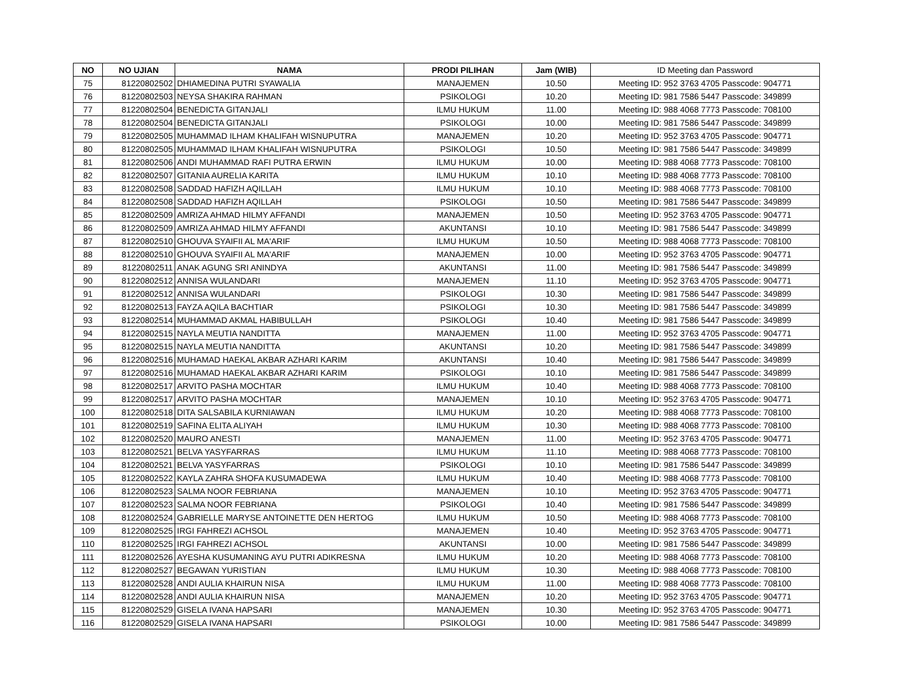| NO | NO UJIAN | NAMA | PRODI PILIHAN | Jam (WIB) | ID Meeting dan Password |
| --- | --- | --- | --- | --- | --- |
| 75 | 81220802502 | DHIAMEDINA PUTRI SYAWALIA | MANAJEMEN | 10.50 | Meeting ID: 952 3763 4705 Passcode: 904771 |
| 76 | 81220802503 | NEYSA SHAKIRA RAHMAN | PSIKOLOGI | 10.20 | Meeting ID: 981 7586 5447 Passcode: 349899 |
| 77 | 81220802504 | BENEDICTA GITANJALI | ILMU HUKUM | 11.00 | Meeting ID: 988 4068 7773 Passcode: 708100 |
| 78 | 81220802504 | BENEDICTA GITANJALI | PSIKOLOGI | 10.00 | Meeting ID: 981 7586 5447 Passcode: 349899 |
| 79 | 81220802505 | MUHAMMAD ILHAM KHALIFAH WISNUPUTRA | MANAJEMEN | 10.20 | Meeting ID: 952 3763 4705 Passcode: 904771 |
| 80 | 81220802505 | MUHAMMAD ILHAM KHALIFAH WISNUPUTRA | PSIKOLOGI | 10.50 | Meeting ID: 981 7586 5447 Passcode: 349899 |
| 81 | 81220802506 | ANDI MUHAMMAD RAFI PUTRA ERWIN | ILMU HUKUM | 10.00 | Meeting ID: 988 4068 7773 Passcode: 708100 |
| 82 | 81220802507 | GITANIA AURELIA KARITA | ILMU HUKUM | 10.10 | Meeting ID: 988 4068 7773 Passcode: 708100 |
| 83 | 81220802508 | SADDAD HAFIZH AQILLAH | ILMU HUKUM | 10.10 | Meeting ID: 988 4068 7773 Passcode: 708100 |
| 84 | 81220802508 | SADDAD HAFIZH AQILLAH | PSIKOLOGI | 10.50 | Meeting ID: 981 7586 5447 Passcode: 349899 |
| 85 | 81220802509 | AMRIZA AHMAD HILMY AFFANDI | MANAJEMEN | 10.50 | Meeting ID: 952 3763 4705 Passcode: 904771 |
| 86 | 81220802509 | AMRIZA AHMAD HILMY AFFANDI | AKUNTANSI | 10.10 | Meeting ID: 981 7586 5447 Passcode: 349899 |
| 87 | 81220802510 | GHOUVA SYAIFII AL MA'ARIF | ILMU HUKUM | 10.50 | Meeting ID: 988 4068 7773 Passcode: 708100 |
| 88 | 81220802510 | GHOUVA SYAIFII AL MA'ARIF | MANAJEMEN | 10.00 | Meeting ID: 952 3763 4705 Passcode: 904771 |
| 89 | 81220802511 | ANAK AGUNG SRI ANINDYA | AKUNTANSI | 11.00 | Meeting ID: 981 7586 5447 Passcode: 349899 |
| 90 | 81220802512 | ANNISA WULANDARI | MANAJEMEN | 11.10 | Meeting ID: 952 3763 4705 Passcode: 904771 |
| 91 | 81220802512 | ANNISA WULANDARI | PSIKOLOGI | 10.30 | Meeting ID: 981 7586 5447 Passcode: 349899 |
| 92 | 81220802513 | FAYZA AQILA BACHTIAR | PSIKOLOGI | 10.30 | Meeting ID: 981 7586 5447 Passcode: 349899 |
| 93 | 81220802514 | MUHAMMAD AKMAL HABIBULLAH | PSIKOLOGI | 10.40 | Meeting ID: 981 7586 5447 Passcode: 349899 |
| 94 | 81220802515 | NAYLA MEUTIA NANDITTA | MANAJEMEN | 11.00 | Meeting ID: 952 3763 4705 Passcode: 904771 |
| 95 | 81220802515 | NAYLA MEUTIA NANDITTA | AKUNTANSI | 10.20 | Meeting ID: 981 7586 5447 Passcode: 349899 |
| 96 | 81220802516 | MUHAMAD HAEKAL AKBAR AZHARI KARIM | AKUNTANSI | 10.40 | Meeting ID: 981 7586 5447 Passcode: 349899 |
| 97 | 81220802516 | MUHAMAD HAEKAL AKBAR AZHARI KARIM | PSIKOLOGI | 10.10 | Meeting ID: 981 7586 5447 Passcode: 349899 |
| 98 | 81220802517 | ARVITO PASHA MOCHTAR | ILMU HUKUM | 10.40 | Meeting ID: 988 4068 7773 Passcode: 708100 |
| 99 | 81220802517 | ARVITO PASHA MOCHTAR | MANAJEMEN | 10.10 | Meeting ID: 952 3763 4705 Passcode: 904771 |
| 100 | 81220802518 | DITA SALSABILA KURNIAWAN | ILMU HUKUM | 10.20 | Meeting ID: 988 4068 7773 Passcode: 708100 |
| 101 | 81220802519 | SAFINA ELITA ALIYAH | ILMU HUKUM | 10.30 | Meeting ID: 988 4068 7773 Passcode: 708100 |
| 102 | 81220802520 | MAURO ANESTI | MANAJEMEN | 11.00 | Meeting ID: 952 3763 4705 Passcode: 904771 |
| 103 | 81220802521 | BELVA YASYFARRAS | ILMU HUKUM | 11.10 | Meeting ID: 988 4068 7773 Passcode: 708100 |
| 104 | 81220802521 | BELVA YASYFARRAS | PSIKOLOGI | 10.10 | Meeting ID: 981 7586 5447 Passcode: 349899 |
| 105 | 81220802522 | KAYLA ZAHRA SHOFA KUSUMADEWA | ILMU HUKUM | 10.40 | Meeting ID: 988 4068 7773 Passcode: 708100 |
| 106 | 81220802523 | SALMA NOOR FEBRIANA | MANAJEMEN | 10.10 | Meeting ID: 952 3763 4705 Passcode: 904771 |
| 107 | 81220802523 | SALMA NOOR FEBRIANA | PSIKOLOGI | 10.40 | Meeting ID: 981 7586 5447 Passcode: 349899 |
| 108 | 81220802524 | GABRIELLE MARYSE ANTOINETTE DEN HERTOG | ILMU HUKUM | 10.50 | Meeting ID: 988 4068 7773 Passcode: 708100 |
| 109 | 81220802525 | IRGI FAHREZI ACHSOL | MANAJEMEN | 10.40 | Meeting ID: 952 3763 4705 Passcode: 904771 |
| 110 | 81220802525 | IRGI FAHREZI ACHSOL | AKUNTANSI | 10.00 | Meeting ID: 981 7586 5447 Passcode: 349899 |
| 111 | 81220802526 | AYESHA KUSUMANING AYU PUTRI ADIKRESNA | ILMU HUKUM | 10.20 | Meeting ID: 988 4068 7773 Passcode: 708100 |
| 112 | 81220802527 | BEGAWAN YURISTIAN | ILMU HUKUM | 10.30 | Meeting ID: 988 4068 7773 Passcode: 708100 |
| 113 | 81220802528 | ANDI AULIA KHAIRUN NISA | ILMU HUKUM | 11.00 | Meeting ID: 988 4068 7773 Passcode: 708100 |
| 114 | 81220802528 | ANDI AULIA KHAIRUN NISA | MANAJEMEN | 10.20 | Meeting ID: 952 3763 4705 Passcode: 904771 |
| 115 | 81220802529 | GISELA IVANA HAPSARI | MANAJEMEN | 10.30 | Meeting ID: 952 3763 4705 Passcode: 904771 |
| 116 | 81220802529 | GISELA IVANA HAPSARI | PSIKOLOGI | 10.00 | Meeting ID: 981 7586 5447 Passcode: 349899 |